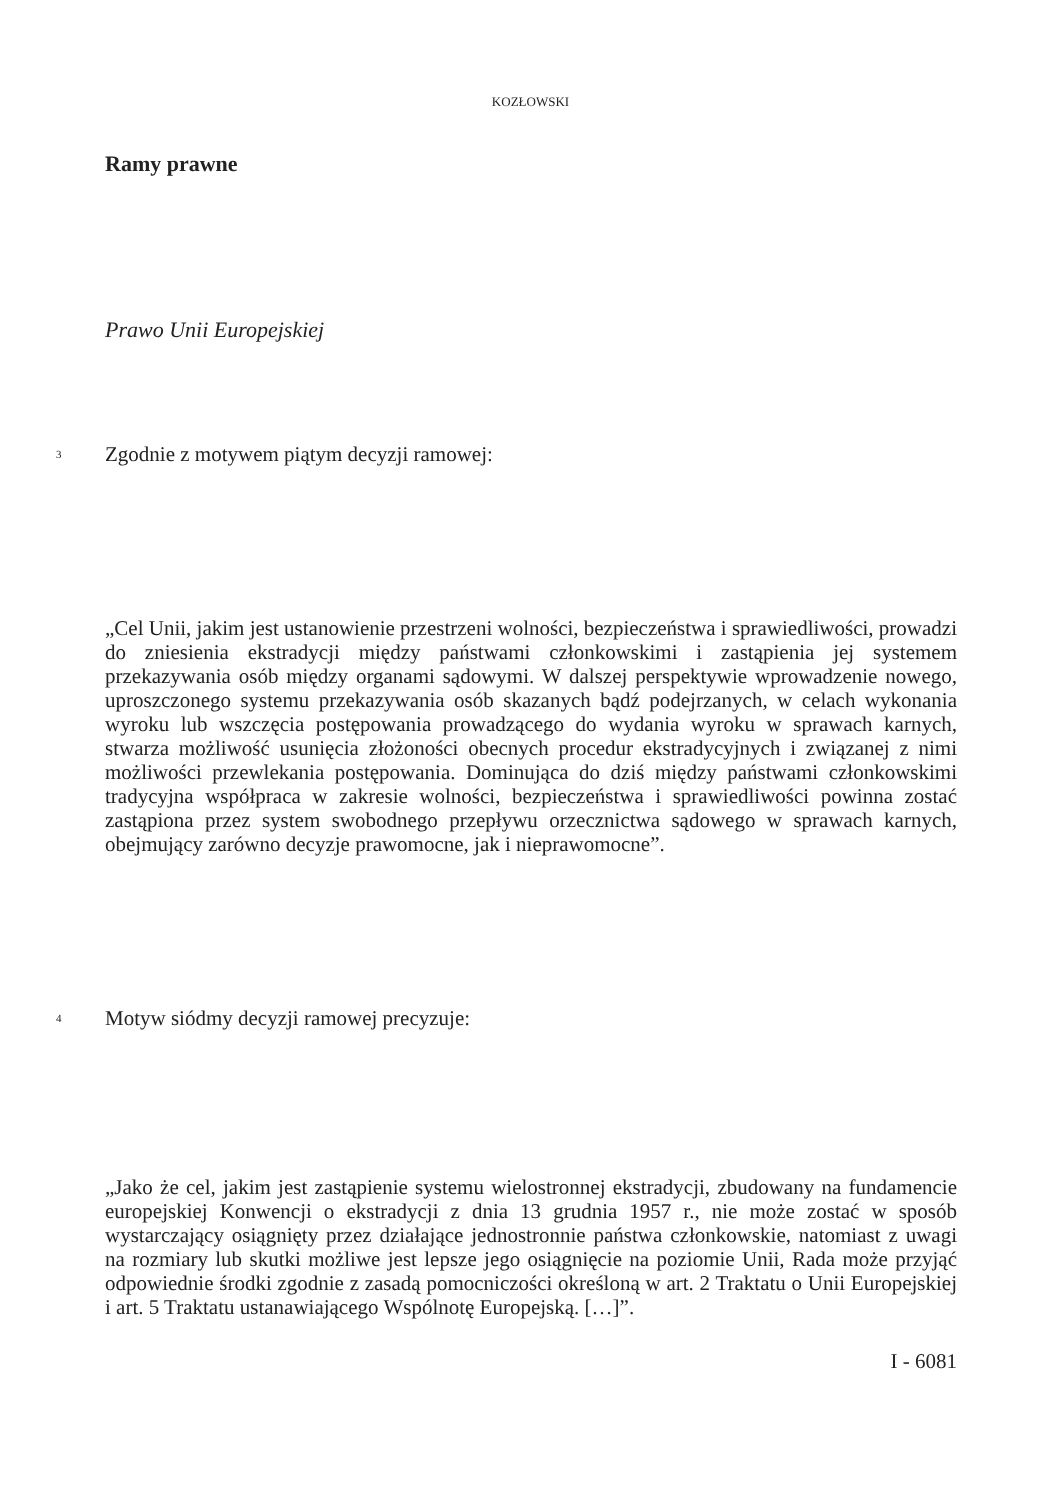KOZŁOWSKI
Ramy prawne
Prawo Unii Europejskiej
3
Zgodnie z motywem piątym decyzji ramowej:
„Cel Unii, jakim jest ustanowienie przestrzeni wolności, bezpieczeństwa i sprawiedliwości, prowadzi do zniesienia ekstradycji między państwami członkowskimi i zastąpienia jej systemem przekazywania osób między organami sądowymi. W dalszej perspektywie wprowadzenie nowego, uproszczonego systemu przekazywania osób skazanych bądź podejrzanych, w celach wykonania wyroku lub wszczęcia postępowania prowadzącego do wydania wyroku w sprawach karnych, stwarza możliwość usunięcia złożoności obecnych procedur ekstradycyjnych i związanej z nimi możliwości przewlekania postępowania. Dominująca do dziś między państwami członkowskimi tradycyjna współpraca w zakresie wolności, bezpieczeństwa i sprawiedliwości powinna zostać zastąpiona przez system swobodnego przepływu orzecznictwa sądowego w sprawach karnych, obejmujący zarówno decyzje prawomocne, jak i nieprawomocne”.
4
Motyw siódmy decyzji ramowej precyzuje:
„Jako że cel, jakim jest zastąpienie systemu wielostronnej ekstradycji, zbudowany na fundamencie europejskiej Konwencji o ekstradycji z dnia 13 grudnia 1957 r., nie może zostać w sposób wystarczający osiągnięty przez działające jednostronnie państwa członkowskie, natomiast z uwagi na rozmiary lub skutki możliwe jest lepsze jego osiągnięcie na poziomie Unii, Rada może przyjąć odpowiednie środki zgodnie z zasadą pomocniczości określoną w art. 2 Traktatu o Unii Europejskiej i art. 5 Traktatu ustanawiającego Wspólnotę Europejską. […]”.
I - 6081